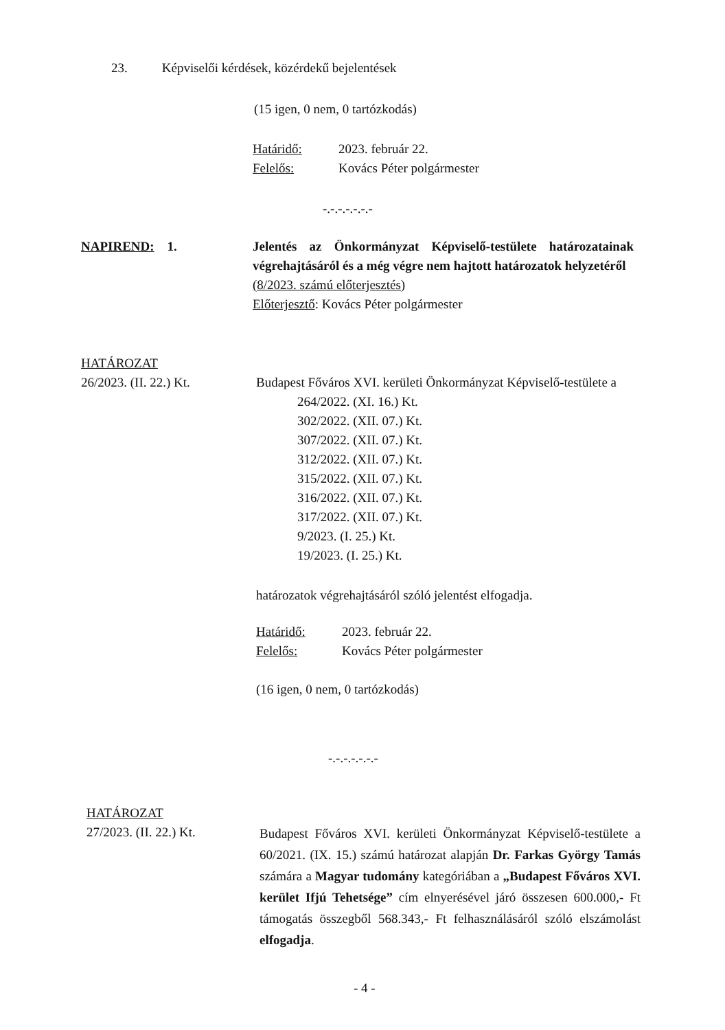23. Képviselői kérdések, közérdekű bejelentések
(15 igen, 0 nem, 0 tartózkodás)
Határidő: 2023. február 22.
Felelős: Kovács Péter polgármester
-.-.-.-.-.-.-
NAPIREND: 1. Jelentés az Önkormányzat Képviselő-testülete határozatainak végrehajtásáról és a még végre nem hajtott határozatok helyzetéről
(8/2023. számú előterjesztés)
Előterjesztő: Kovács Péter polgármester
HATÁROZAT
26/2023. (II. 22.) Kt.
Budapest Főváros XVI. kerületi Önkormányzat Képviselő-testülete a
264/2022. (XI. 16.) Kt.
302/2022. (XII. 07.) Kt.
307/2022. (XII. 07.) Kt.
312/2022. (XII. 07.) Kt.
315/2022. (XII. 07.) Kt.
316/2022. (XII. 07.) Kt.
317/2022. (XII. 07.) Kt.
9/2023. (I. 25.) Kt.
19/2023. (I. 25.) Kt.
határozatok végrehajtásáról szóló jelentést elfogadja.
Határidő: 2023. február 22.
Felelős: Kovács Péter polgármester
(16 igen, 0 nem, 0 tartózkodás)
-.-.-.-.-.-.-
HATÁROZAT
27/2023. (II. 22.) Kt.
Budapest Főváros XVI. kerületi Önkormányzat Képviselő-testülete a 60/2021. (IX. 15.) számú határozat alapján Dr. Farkas György Tamás számára a Magyar tudomány kategóriában a „Budapest Főváros XVI. kerület Ifjú Tehetsége” cím elnyerésével járó összesen 600.000,- Ft támogatás összegből 568.343,- Ft felhasználásáról szóló elszámolást elfogadja.
- 4 -